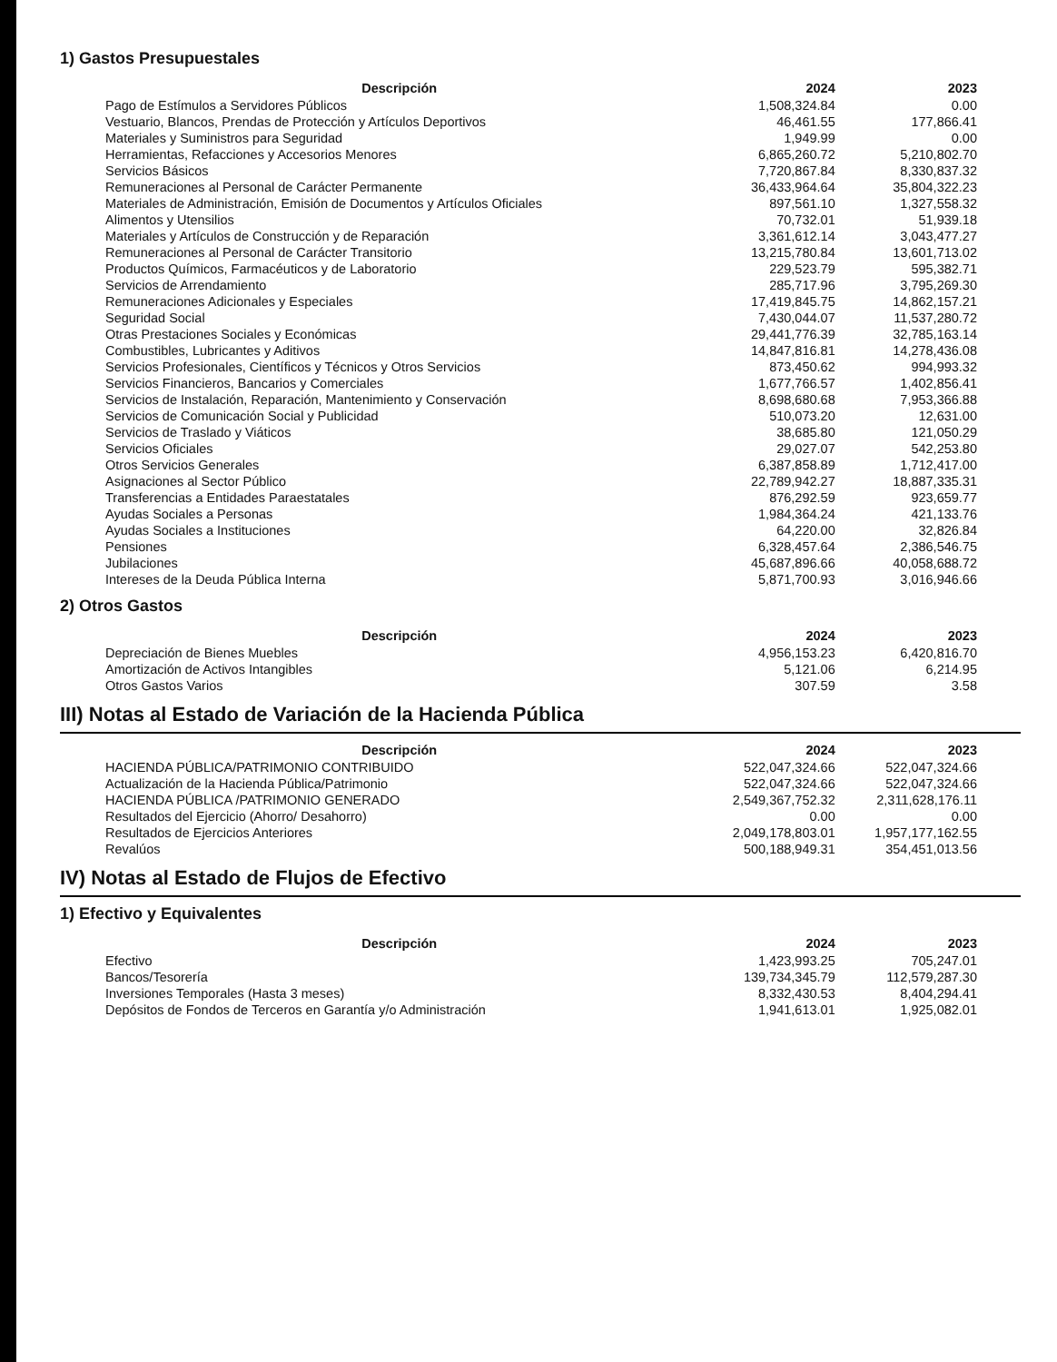1) Gastos Presupuestales
| Descripción | 2024 | 2023 |
| --- | --- | --- |
| Pago de Estímulos a Servidores Públicos | 1,508,324.84 | 0.00 |
| Vestuario, Blancos, Prendas de Protección y Artículos Deportivos | 46,461.55 | 177,866.41 |
| Materiales y Suministros para Seguridad | 1,949.99 | 0.00 |
| Herramientas, Refacciones y Accesorios Menores | 6,865,260.72 | 5,210,802.70 |
| Servicios Básicos | 7,720,867.84 | 8,330,837.32 |
| Remuneraciones al Personal de Carácter Permanente | 36,433,964.64 | 35,804,322.23 |
| Materiales de Administración, Emisión de Documentos y Artículos Oficiales | 897,561.10 | 1,327,558.32 |
| Alimentos y Utensilios | 70,732.01 | 51,939.18 |
| Materiales y Artículos de Construcción y de Reparación | 3,361,612.14 | 3,043,477.27 |
| Remuneraciones al Personal de Carácter Transitorio | 13,215,780.84 | 13,601,713.02 |
| Productos Químicos, Farmacéuticos y de Laboratorio | 229,523.79 | 595,382.71 |
| Servicios de Arrendamiento | 285,717.96 | 3,795,269.30 |
| Remuneraciones Adicionales y Especiales | 17,419,845.75 | 14,862,157.21 |
| Seguridad Social | 7,430,044.07 | 11,537,280.72 |
| Otras Prestaciones Sociales y Económicas | 29,441,776.39 | 32,785,163.14 |
| Combustibles, Lubricantes y Aditivos | 14,847,816.81 | 14,278,436.08 |
| Servicios Profesionales, Científicos y Técnicos y Otros Servicios | 873,450.62 | 994,993.32 |
| Servicios Financieros, Bancarios y Comerciales | 1,677,766.57 | 1,402,856.41 |
| Servicios de Instalación, Reparación, Mantenimiento y Conservación | 8,698,680.68 | 7,953,366.88 |
| Servicios de Comunicación Social y Publicidad | 510,073.20 | 12,631.00 |
| Servicios de Traslado y Viáticos | 38,685.80 | 121,050.29 |
| Servicios Oficiales | 29,027.07 | 542,253.80 |
| Otros Servicios Generales | 6,387,858.89 | 1,712,417.00 |
| Asignaciones al Sector Público | 22,789,942.27 | 18,887,335.31 |
| Transferencias a Entidades Paraestatales | 876,292.59 | 923,659.77 |
| Ayudas Sociales a Personas | 1,984,364.24 | 421,133.76 |
| Ayudas Sociales a Instituciones | 64,220.00 | 32,826.84 |
| Pensiones | 6,328,457.64 | 2,386,546.75 |
| Jubilaciones | 45,687,896.66 | 40,058,688.72 |
| Intereses de la Deuda Pública Interna | 5,871,700.93 | 3,016,946.66 |
2) Otros Gastos
| Descripción | 2024 | 2023 |
| --- | --- | --- |
| Depreciación de Bienes Muebles | 4,956,153.23 | 6,420,816.70 |
| Amortización de Activos Intangibles | 5,121.06 | 6,214.95 |
| Otros Gastos Varios | 307.59 | 3.58 |
III) Notas al Estado de Variación de la Hacienda Pública
| Descripción | 2024 | 2023 |
| --- | --- | --- |
| HACIENDA PÚBLICA/PATRIMONIO CONTRIBUIDO | 522,047,324.66 | 522,047,324.66 |
| Actualización de la Hacienda Pública/Patrimonio | 522,047,324.66 | 522,047,324.66 |
| HACIENDA PÚBLICA /PATRIMONIO GENERADO | 2,549,367,752.32 | 2,311,628,176.11 |
| Resultados del Ejercicio (Ahorro/ Desahorro) | 0.00 | 0.00 |
| Resultados de Ejercicios Anteriores | 2,049,178,803.01 | 1,957,177,162.55 |
| Revalúos | 500,188,949.31 | 354,451,013.56 |
IV) Notas al Estado de Flujos de Efectivo
1) Efectivo y Equivalentes
| Descripción | 2024 | 2023 |
| --- | --- | --- |
| Efectivo | 1,423,993.25 | 705,247.01 |
| Bancos/Tesorería | 139,734,345.79 | 112,579,287.30 |
| Inversiones Temporales (Hasta 3 meses) | 8,332,430.53 | 8,404,294.41 |
| Depósitos de Fondos de Terceros en Garantía y/o Administración | 1,941,613.01 | 1,925,082.01 |